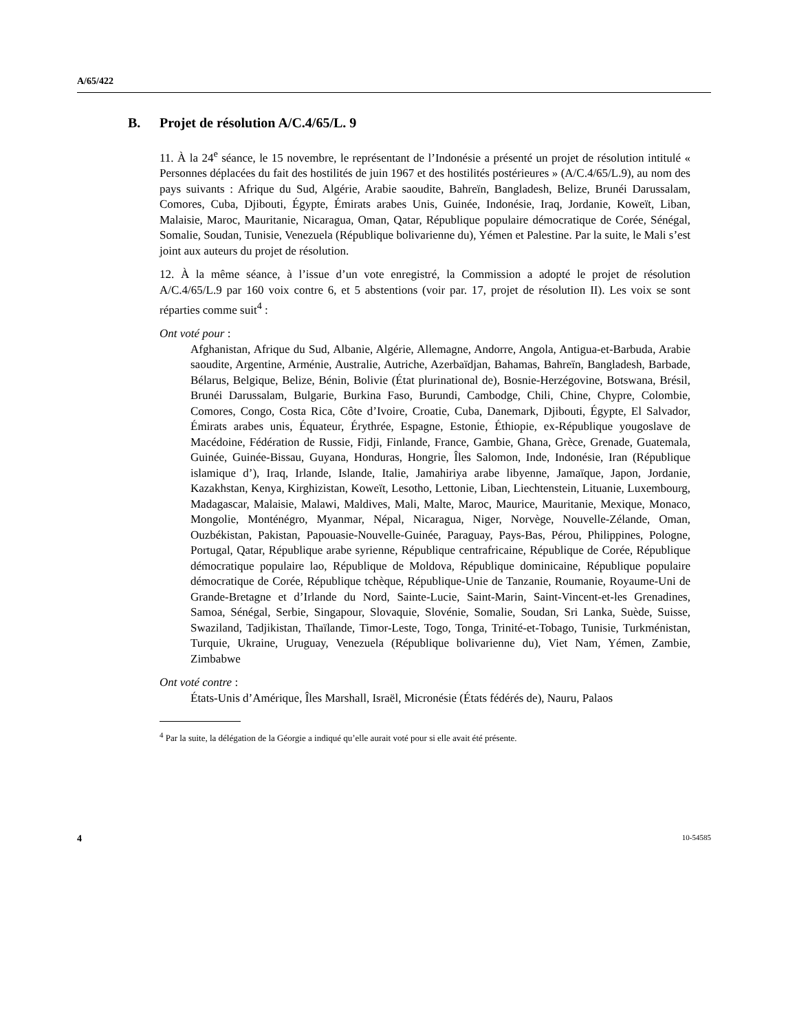A/65/422
B. Projet de résolution A/C.4/65/L. 9
11. À la 24<sup>e</sup> séance, le 15 novembre, le représentant de l’Indonésie a présenté un projet de résolution intitulé « Personnes déplacées du fait des hostilités de juin 1967 et des hostilités postérieures » (A/C.4/65/L.9), au nom des pays suivants : Afrique du Sud, Algérie, Arabie saoudite, Bahreïn, Bangladesh, Belize, Brunéi Darussalam, Comores, Cuba, Djibouti, Égypte, Émirats arabes Unis, Guinée, Indonésie, Iraq, Jordanie, Koweït, Liban, Malaisie, Maroc, Mauritanie, Nicaragua, Oman, Qatar, République populaire démocratique de Corée, Sénégal, Somalie, Soudan, Tunisie, Venezuela (République bolivarienne du), Yémen et Palestine. Par la suite, le Mali s’est joint aux auteurs du projet de résolution.
12. À la même séance, à l’issue d’un vote enregistré, la Commission a adopté le projet de résolution A/C.4/65/L.9 par 160 voix contre 6, et 5 abstentions (voir par. 17, projet de résolution II). Les voix se sont réparties comme suit<sup>4</sup> :
Ont voté pour :
Afghanistan, Afrique du Sud, Albanie, Algérie, Allemagne, Andorre, Angola, Antigua-et-Barbuda, Arabie saoudite, Argentine, Arménie, Australie, Autriche, Azerbaïdjan, Bahamas, Bahreïn, Bangladesh, Barbade, Bélarus, Belgique, Belize, Bénin, Bolivie (État plurinational de), Bosnie-Herzégovine, Botswana, Brésil, Brunéi Darussalam, Bulgarie, Burkina Faso, Burundi, Cambodge, Chili, Chine, Chypre, Colombie, Comores, Congo, Costa Rica, Côte d’Ivoire, Croatie, Cuba, Danemark, Djibouti, Égypte, El Salvador, Émirats arabes unis, Équateur, Érythrée, Espagne, Estonie, Éthiopie, ex-République yougoslave de Macédoine, Fédération de Russie, Fidji, Finlande, France, Gambie, Ghana, Grèce, Grenade, Guatemala, Guinée, Guinée-Bissau, Guyana, Honduras, Hongrie, Îles Salomon, Inde, Indonésie, Iran (République islamique d’), Iraq, Irlande, Islande, Italie, Jamahiriya arabe libyenne, Jamaïque, Japon, Jordanie, Kazakhstan, Kenya, Kirghizistan, Koweït, Lesotho, Lettonie, Liban, Liechtenstein, Lituanie, Luxembourg, Madagascar, Malaisie, Malawi, Maldives, Mali, Malte, Maroc, Maurice, Mauritanie, Mexique, Monaco, Mongolie, Monténégro, Myanmar, Népal, Nicaragua, Niger, Norvège, Nouvelle-Zélande, Oman, Ouzbékistan, Pakistan, Papouasie-Nouvelle-Guinée, Paraguay, Pays-Bas, Pérou, Philippines, Pologne, Portugal, Qatar, République arabe syrienne, République centrafricaine, République de Corée, République démocratique populaire lao, République de Moldova, République dominicaine, République populaire démocratique de Corée, République tchèque, République-Unie de Tanzanie, Roumanie, Royaume-Uni de Grande-Bretagne et d’Irlande du Nord, Sainte-Lucie, Saint-Marin, Saint-Vincent-et-les Grenadines, Samoa, Sénégal, Serbie, Singapour, Slovaquie, Slovénie, Somalie, Soudan, Sri Lanka, Suède, Suisse, Swaziland, Tadjikistan, Thaïlande, Timor-Leste, Togo, Tonga, Trinité-et-Tobago, Tunisie, Turkménistan, Turquie, Ukraine, Uruguay, Venezuela (République bolivarienne du), Viet Nam, Yémen, Zambie, Zimbabwe
Ont voté contre :
États-Unis d’Amérique, Îles Marshall, Israël, Micronésie (États fédérés de), Nauru, Palaos
<sup>4</sup> Par la suite, la délégation de la Géorgie a indiqué qu’elle aurait voté pour si elle avait été présente.
4 10-54585